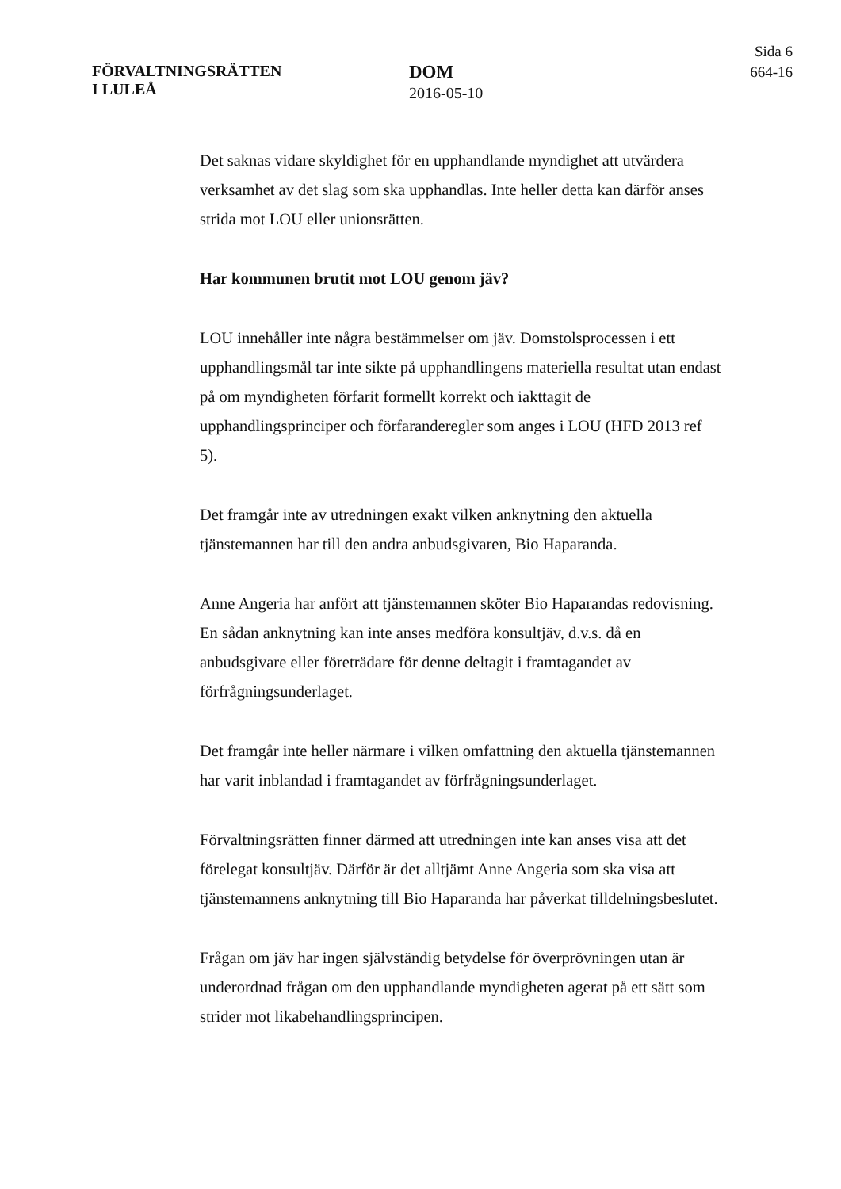FÖRVALTNINGSRÄTTEN
I LULEÅ
DOM
2016-05-10
Sida 6
664-16
Det saknas vidare skyldighet för en upphandlande myndighet att utvärdera verksamhet av det slag som ska upphandlas. Inte heller detta kan därför anses strida mot LOU eller unionsrätten.
Har kommunen brutit mot LOU genom jäv?
LOU innehåller inte några bestämmelser om jäv. Domstolsprocessen i ett upphandlingsmål tar inte sikte på upphandlingens materiella resultat utan endast på om myndigheten förfarit formellt korrekt och iakttagit de upphandlingsprinciper och förfaranderegler som anges i LOU (HFD 2013 ref 5).
Det framgår inte av utredningen exakt vilken anknytning den aktuella tjänstemannen har till den andra anbudsgivaren, Bio Haparanda.
Anne Angeria har anfört att tjänstemannen sköter Bio Haparandas redovisning. En sådan anknytning kan inte anses medföra konsultjäv, d.v.s. då en anbudsgivare eller företrädare för denne deltagit i framtagandet av förfrågningsunderlaget.
Det framgår inte heller närmare i vilken omfattning den aktuella tjänstemannen har varit inblandad i framtagandet av förfrågningsunderlaget.
Förvaltningsrätten finner därmed att utredningen inte kan anses visa att det förelegat konsultjäv. Därför är det alltjämt Anne Angeria som ska visa att tjänstemannens anknytning till Bio Haparanda har påverkat tilldelningsbeslutet.
Frågan om jäv har ingen självständig betydelse för överprövningen utan är underordnad frågan om den upphandlande myndigheten agerat på ett sätt som strider mot likabehandlingsprincipen.